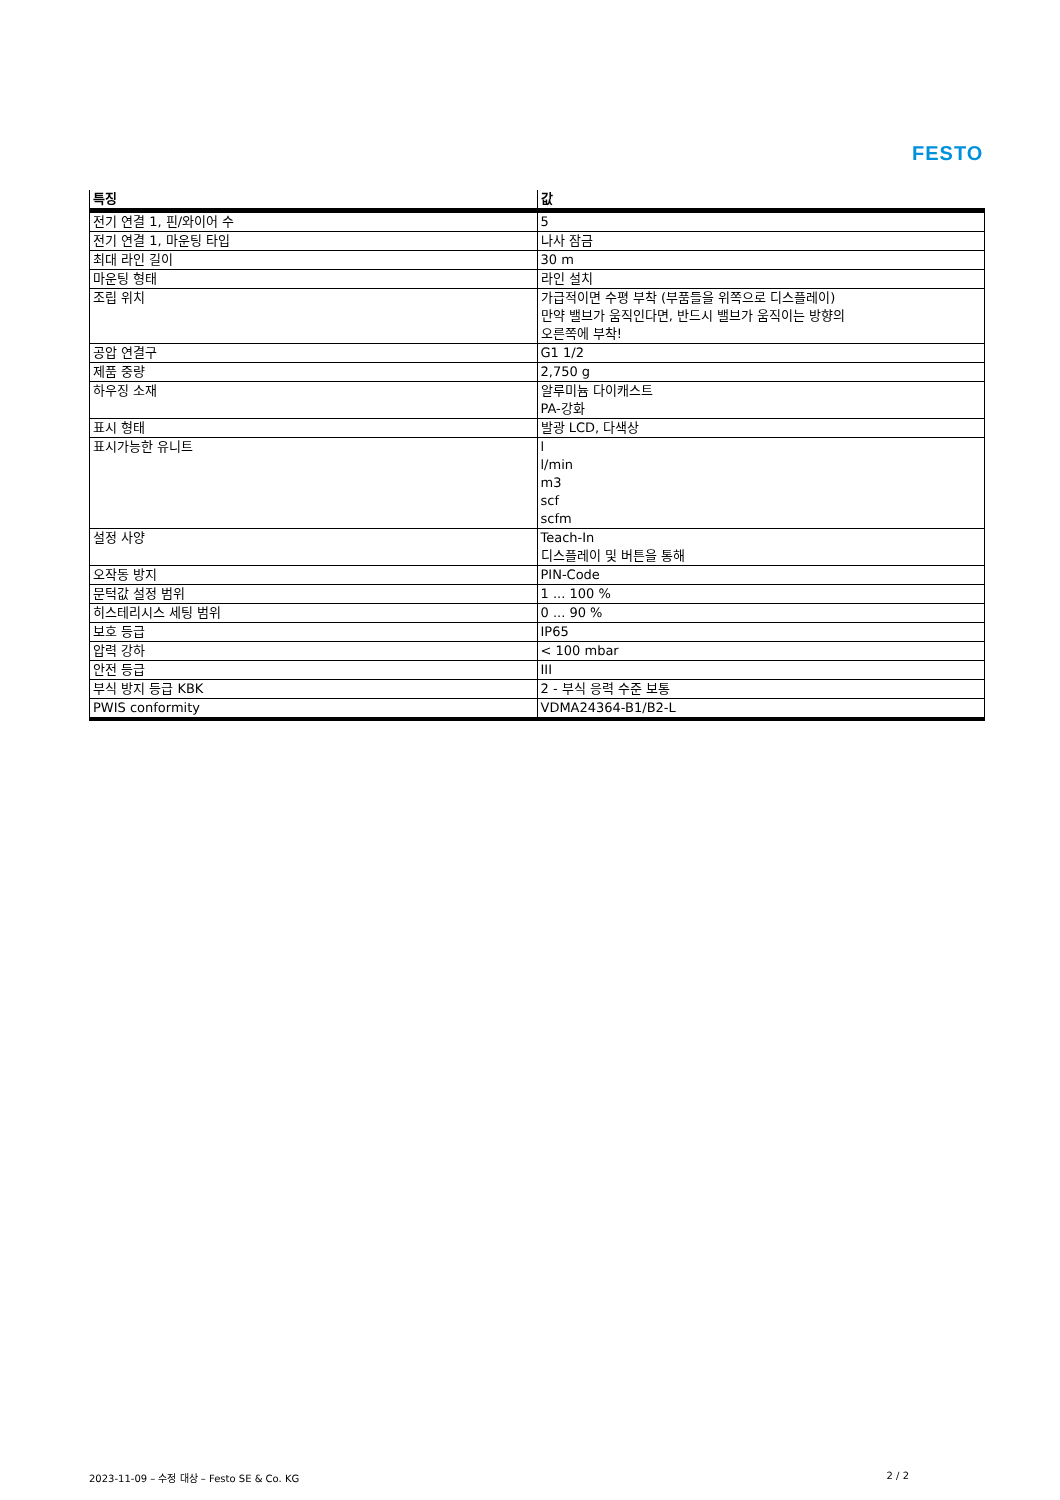FESTO
| 특징 | 값 |
| --- | --- |
| 전기 연결 1, 핀/와이어 수 | 5 |
| 전기 연결 1, 마운팅 타입 | 나사 잠금 |
| 최대 라인 길이 | 30 m |
| 마운팅 형태 | 라인 설치 |
| 조립 위치 | 가급적이면 수평 부착 (부품들을 위쪽으로 디스플레이) 만약 밸브가 움직인다면, 반드시 밸브가 움직이는 방향의 오른쪽에 부착! |
| 공압 연결구 | G1 1/2 |
| 제품 중량 | 2,750 g |
| 하우징 소재 | 알루미늄 다이캐스트 PA-강화 |
| 표시 형태 | 발광 LCD, 다색상 |
| 표시가능한 유니트 | l l/min m3 scf scfm |
| 설정 사양 | Teach-In 디스플레이 및 버튼을 통해 |
| 오작동 방지 | PIN-Code |
| 문턱값 설정 범위 | 1 ... 100 % |
| 히스테리시스 세팅 범위 | 0 ... 90 % |
| 보호 등급 | IP65 |
| 압력 강하 | < 100 mbar |
| 안전 등급 | III |
| 부식 방지 등급 KBK | 2 - 부식 응력 수준 보통 |
| PWIS conformity | VDMA24364-B1/B2-L |
2023-11-09 – 수정 대상 – Festo SE & Co. KG 2 / 2